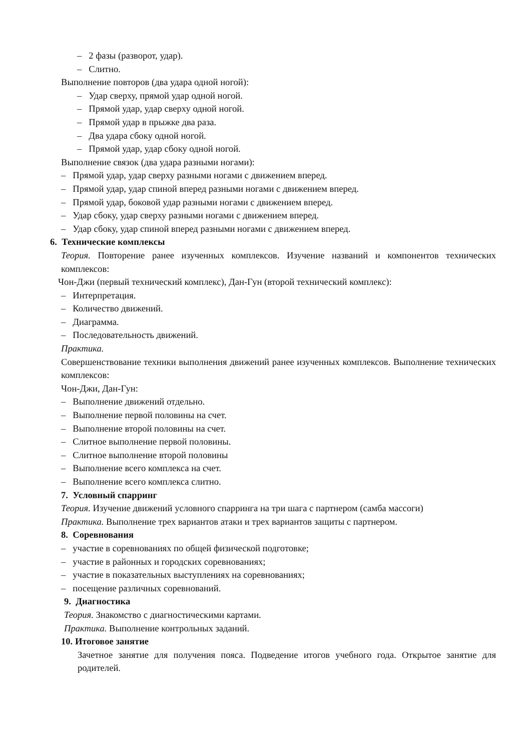– 2 фазы (разворот, удар).
– Слитно.
Выполнение повторов (два удара одной ногой):
– Удар сверху, прямой удар одной ногой.
– Прямой удар, удар сверху одной ногой.
– Прямой удар в прыжке два раза.
– Два удара сбоку одной ногой.
– Прямой удар, удар сбоку одной ногой.
Выполнение связок (два удара разными ногами):
– Прямой удар, удар сверху разными ногами с движением вперед.
– Прямой удар, удар спиной вперед разными ногами с движением вперед.
– Прямой удар, боковой удар разными ногами с движением вперед.
– Удар сбоку, удар сверху разными ногами с движением вперед.
– Удар сбоку, удар спиной вперед разными ногами с движением вперед.
6. Технические комплексы
Теория. Повторение ранее изученных комплексов. Изучение названий и компонентов технических комплексов:
Чон-Джи (первый технический комплекс), Дан-Гун (второй технический комплекс):
– Интерпретация.
– Количество движений.
– Диаграмма.
– Последовательность движений.
Практика.
Совершенствование техники выполнения движений ранее изученных комплексов. Выполнение технических комплексов:
Чон-Джи, Дан-Гун:
– Выполнение движений отдельно.
– Выполнение первой половины на счет.
– Выполнение второй половины на счет.
– Слитное выполнение первой половины.
– Слитное выполнение второй половины
– Выполнение всего комплекса на счет.
– Выполнение всего комплекса слитно.
7. Условный спарринг
Теория. Изучение движений условного спарринга на три шага с партнером (самба массоги)
Практика. Выполнение трех вариантов атаки и трех вариантов защиты с партнером.
8. Соревнования
– участие в соревнованиях по общей физической подготовке;
– участие в районных и городских соревнованиях;
– участие в показательных выступлениях на соревнованиях;
– посещение различных соревнований.
9. Диагностика
Теория. Знакомство с диагностическими картами.
Практика. Выполнение контрольных заданий.
10. Итоговое занятие
Зачетное занятие для получения пояса. Подведение итогов учебного года. Открытое занятие для родителей.